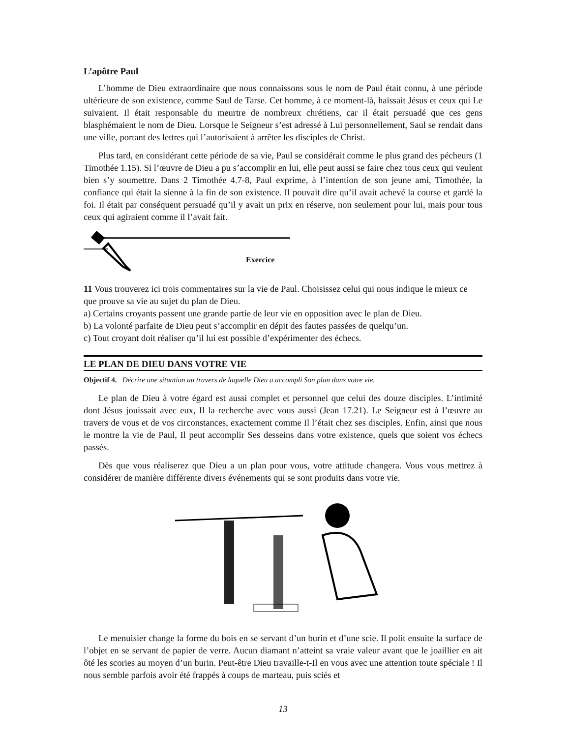L’apôtre Paul
L’homme de Dieu extraordinaire que nous connaissons sous le nom de Paul était connu, à une période ultérieure de son existence, comme Saul de Tarse. Cet homme, à ce moment-là, haïssait Jésus et ceux qui Le suivaient. Il était responsable du meurtre de nombreux chrétiens, car il était persuadé que ces gens blasphémaient le nom de Dieu. Lorsque le Seigneur s’est adressé à Lui personnellement, Saul se rendait dans une ville, portant des lettres qui l’autorisaient à arrêter les disciples de Christ.
Plus tard, en considérant cette période de sa vie, Paul se considérait comme le plus grand des pécheurs (1 Timothée 1.15). Si l’œuvre de Dieu a pu s’accomplir en lui, elle peut aussi se faire chez tous ceux qui veulent bien s’y soumettre. Dans 2 Timothée 4.7-8, Paul exprime, à l’intention de son jeune ami, Timothée, la confiance qui était la sienne à la fin de son existence. Il pouvait dire qu’il avait achevé la course et gardé la foi. Il était par conséquent persuadé qu’il y avait un prix en réserve, non seulement pour lui, mais pour tous ceux qui agiraient comme il l’avait fait.
Exercice
11 Vous trouverez ici trois commentaires sur la vie de Paul. Choisissez celui qui nous indique le mieux ce que prouve sa vie au sujet du plan de Dieu.
a) Certains croyants passent une grande partie de leur vie en opposition avec le plan de Dieu.
b) La volonté parfaite de Dieu peut s’accomplir en dépit des fautes passées de quelqu’un.
c) Tout croyant doit réaliser qu’il lui est possible d’expérimenter des échecs.
LE PLAN DE DIEU DANS VOTRE VIE
Objectif 4. Décrire une situation au travers de laquelle Dieu a accompli Son plan dans votre vie.
Le plan de Dieu à votre égard est aussi complet et personnel que celui des douze disciples. L’intimité dont Jésus jouissait avec eux, Il la recherche avec vous aussi (Jean 17.21). Le Seigneur est à l’œuvre au travers de vous et de vos circonstances, exactement comme Il l’était chez ses disciples. Enfin, ainsi que nous le montre la vie de Paul, Il peut accomplir Ses desseins dans votre existence, quels que soient vos échecs passés.
Dès que vous réaliserez que Dieu a un plan pour vous, votre attitude changera. Vous vous mettrez à considérer de manière différente divers événements qui se sont produits dans votre vie.
Le menuisier change la forme du bois en se servant d’un burin et d’une scie. Il polit ensuite la surface de l’objet en se servant de papier de verre. Aucun diamant n’atteint sa vraie valeur avant que le joaillier en ait ôté les scories au moyen d’un burin. Peut-être Dieu travaille-t-Il en vous avec une attention toute spéciale ! Il nous semble parfois avoir été frappés à coups de marteau, puis sciés et
13